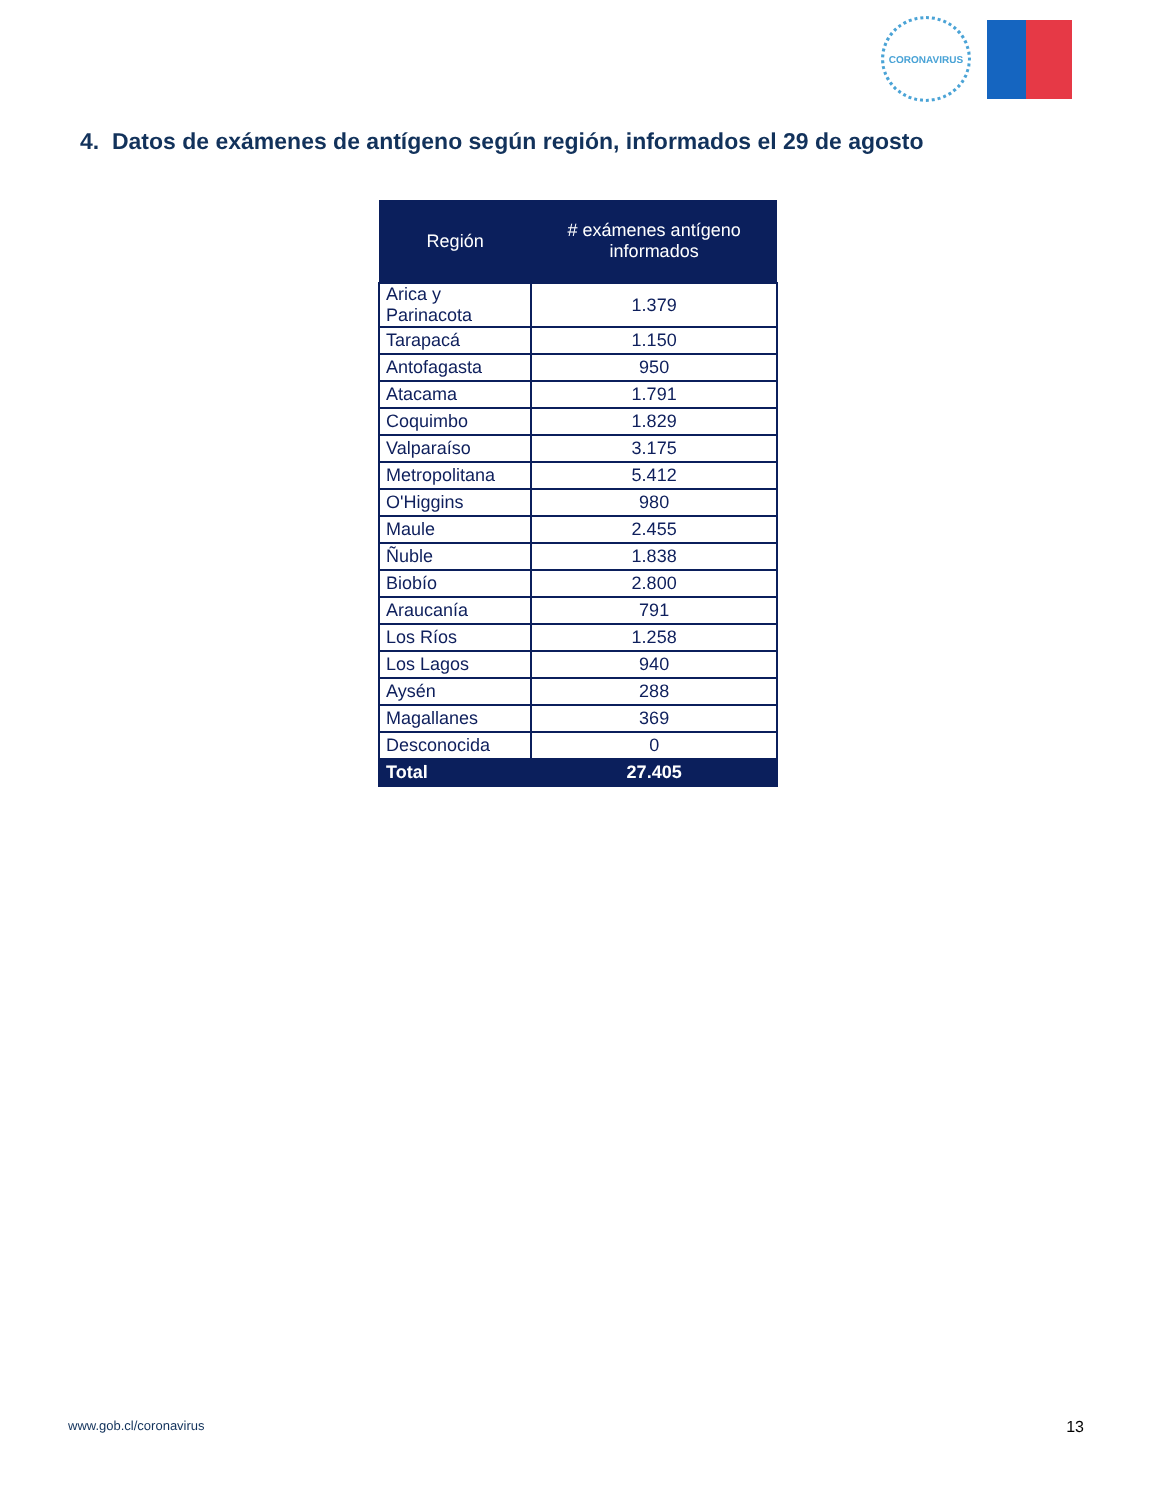CORONAVIRUS
4. Datos de exámenes de antígeno según región, informados el 29 de agosto
| Región | # exámenes antígeno informados |
| --- | --- |
| Arica y Parinacota | 1.379 |
| Tarapacá | 1.150 |
| Antofagasta | 950 |
| Atacama | 1.791 |
| Coquimbo | 1.829 |
| Valparaíso | 3.175 |
| Metropolitana | 5.412 |
| O'Higgins | 980 |
| Maule | 2.455 |
| Ñuble | 1.838 |
| Biobío | 2.800 |
| Araucanía | 791 |
| Los Ríos | 1.258 |
| Los Lagos | 940 |
| Aysén | 288 |
| Magallanes | 369 |
| Desconocida | 0 |
| Total | 27.405 |
www.gob.cl/coronavirus 13